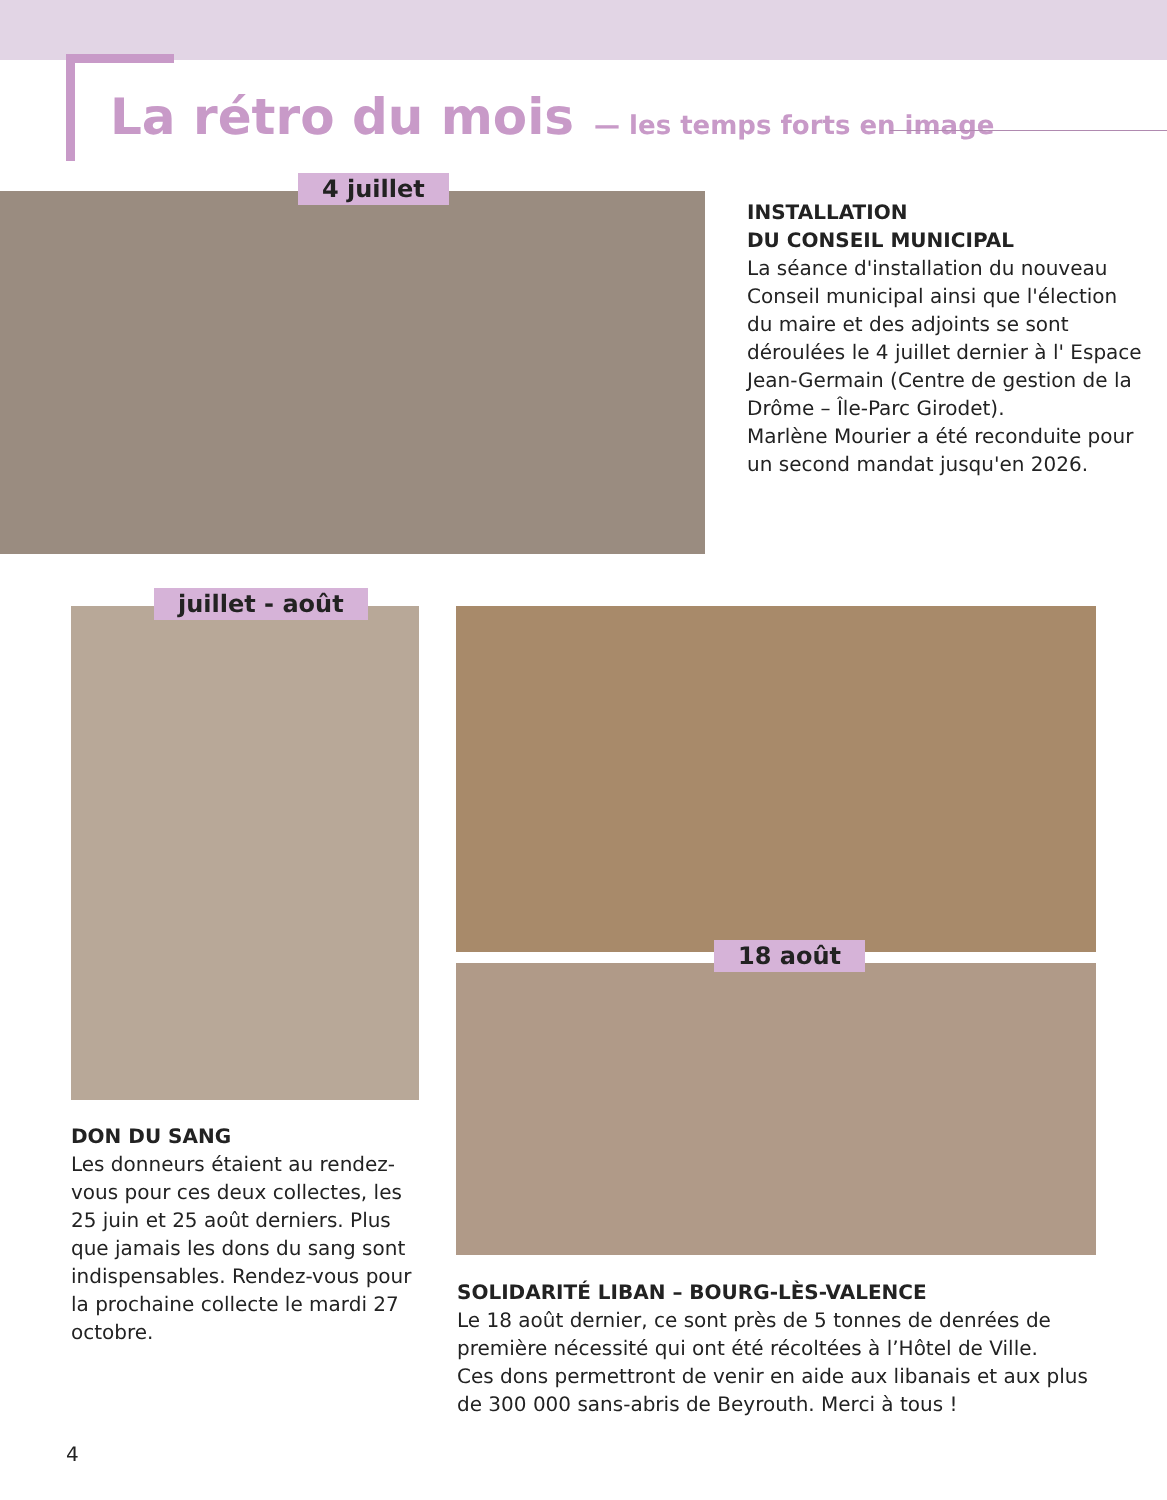La rétro du mois
— les temps forts en image
4 juillet
INSTALLATION
DU CONSEIL MUNICIPAL
La séance d'installation du nouveau Conseil municipal ainsi que l'élection du maire et des adjoints se sont déroulées le 4 juillet dernier à l' Espace Jean-Germain (Centre de gestion de la Drôme – Île-Parc Girodet).
Marlène Mourier a été reconduite pour un second mandat jusqu'en 2026.
juillet - août
18 août
DON DU SANG
Les donneurs étaient au rendez-vous pour ces deux collectes, les 25 juin et 25 août derniers. Plus que jamais les dons du sang sont indispensables. Rendez-vous pour la prochaine collecte le mardi 27 octobre.
SOLIDARITÉ LIBAN – BOURG-LÈS-VALENCE
Le 18 août dernier, ce sont près de 5 tonnes de denrées de première nécessité qui ont été récoltées à l’Hôtel de Ville.
Ces dons permettront de venir en aide aux libanais et aux plus de 300 000 sans-abris de Beyrouth. Merci à tous !
4